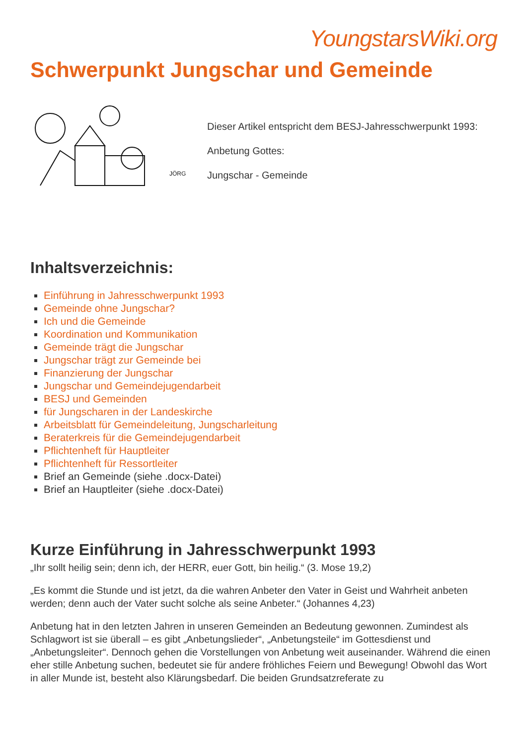YoungstarsWiki.org
Schwerpunkt Jungschar und Gemeinde
JÖRG
Dieser Artikel entspricht dem BESJ-Jahresschwerpunkt 1993:
Anbetung Gottes:
Jungschar - Gemeinde
Inhaltsverzeichnis:
Einführung in Jahresschwerpunkt 1993
Gemeinde ohne Jungschar?
Ich und die Gemeinde
Koordination und Kommunikation
Gemeinde trägt die Jungschar
Jungschar trägt zur Gemeinde bei
Finanzierung der Jungschar
Jungschar und Gemeindejugendarbeit
BESJ und Gemeinden
für Jungscharen in der Landeskirche
Arbeitsblatt für Gemeindeleitung, Jungscharleitung
Beraterkreis für die Gemeindejugendarbeit
Pflichtenheft für Hauptleiter
Pflichtenheft für Ressortleiter
Brief an Gemeinde (siehe .docx-Datei)
Brief an Hauptleiter (siehe .docx-Datei)
Kurze Einführung in Jahresschwerpunkt 1993
„Ihr sollt heilig sein; denn ich, der HERR, euer Gott, bin heilig.“ (3. Mose 19,2)
„Es kommt die Stunde und ist jetzt, da die wahren Anbeter den Vater in Geist und Wahrheit anbeten werden; denn auch der Vater sucht solche als seine Anbeter.“ (Johannes 4,23)
Anbetung hat in den letzten Jahren in unseren Gemeinden an Bedeutung gewonnen. Zumindest als Schlagwort ist sie überall – es gibt „Anbetungslieder“, „Anbetungsteile“ im Gottesdienst und „Anbetungsleiter“. Dennoch gehen die Vorstellungen von Anbetung weit auseinander. Während die einen eher stille Anbetung suchen, bedeutet sie für andere fröhliches Feiern und Bewegung! Obwohl das Wort in aller Munde ist, besteht also Klärungsbedarf. Die beiden Grundsatzreferate zu